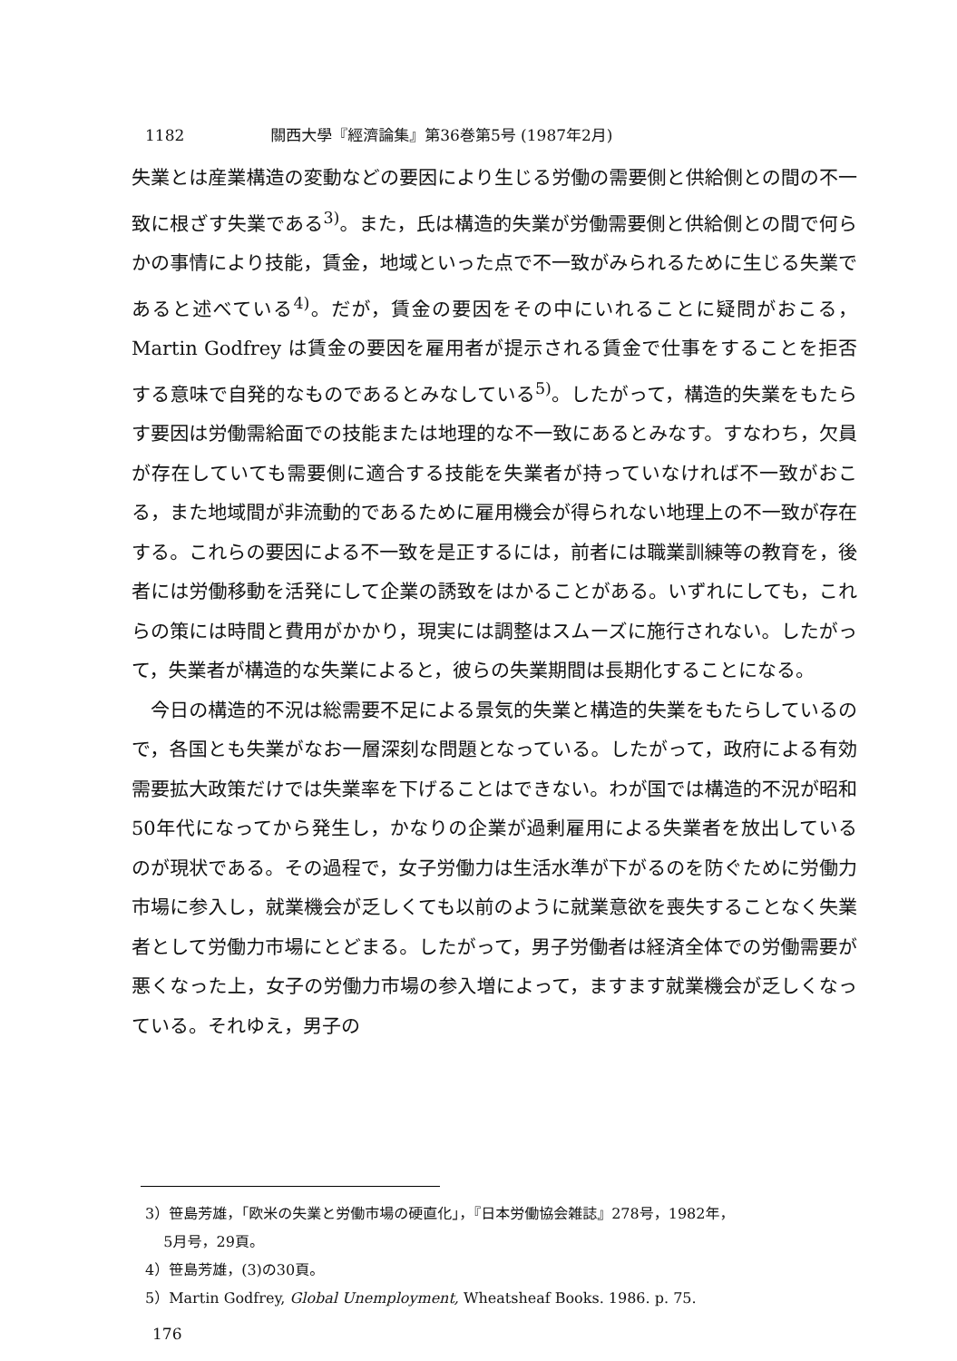1182 關西大學『經濟論集』第36巻第5号 (1987年2月)
失業とは産業構造の変動などの要因により生じる労働の需要側と供給側との間の不一致に根ざす失業である<sup>3)</sup>。また，氏は構造的失業が労働需要側と供給側との間で何らかの事情により技能，賃金，地域といった点で不一致がみられるために生じる失業であると述べている<sup>4)</sup>。だが，賃金の要因をその中にいれることに疑問がおこる，Martin Godfrey は賃金の要因を雇用者が提示される賃金で仕事をすることを拒否する意味で自発的なものであるとみなしている<sup>5)</sup>。したがって，構造的失業をもたらす要因は労働需給面での技能または地理的な不一致にあるとみなす。すなわち，欠員が存在していても需要側に適合する技能を失業者が持っていなければ不一致がおこる，また地域間が非流動的であるために雇用機会が得られない地理上の不一致が存在する。これらの要因による不一致を是正するには，前者には職業訓練等の教育を，後者には労働移動を活発にして企業の誘致をはかることがある。いずれにしても，これらの策には時間と費用がかかり，現実には調整はスムーズに施行されない。したがって，失業者が構造的な失業によると，彼らの失業期間は長期化することになる。
今日の構造的不況は総需要不足による景気的失業と構造的失業をもたらしているので，各国とも失業がなお一層深刻な問題となっている。したがって，政府による有効需要拡大政策だけでは失業率を下げることはできない。わが国では構造的不況が昭和50年代になってから発生し，かなりの企業が過剰雇用による失業者を放出しているのが現状である。その過程で，女子労働力は生活水準が下がるのを防ぐために労働力市場に参入し，就業機会が乏しくても以前のように就業意欲を喪失することなく失業者として労働力市場にとどまる。したがって，男子労働者は経済全体での労働需要が悪くなった上，女子の労働力市場の参入増によって，ますます就業機会が乏しくなっている。それゆえ，男子の
3）笹島芳雄，「欧米の失業と労働市場の硬直化」，『日本労働協会雑誌』278号，1982年，
5月号，29頁。
4）笹島芳雄，(3)の30頁。
5）Martin Godfrey, Global Unemployment, Wheatsheaf Books. 1986. p. 75.
176